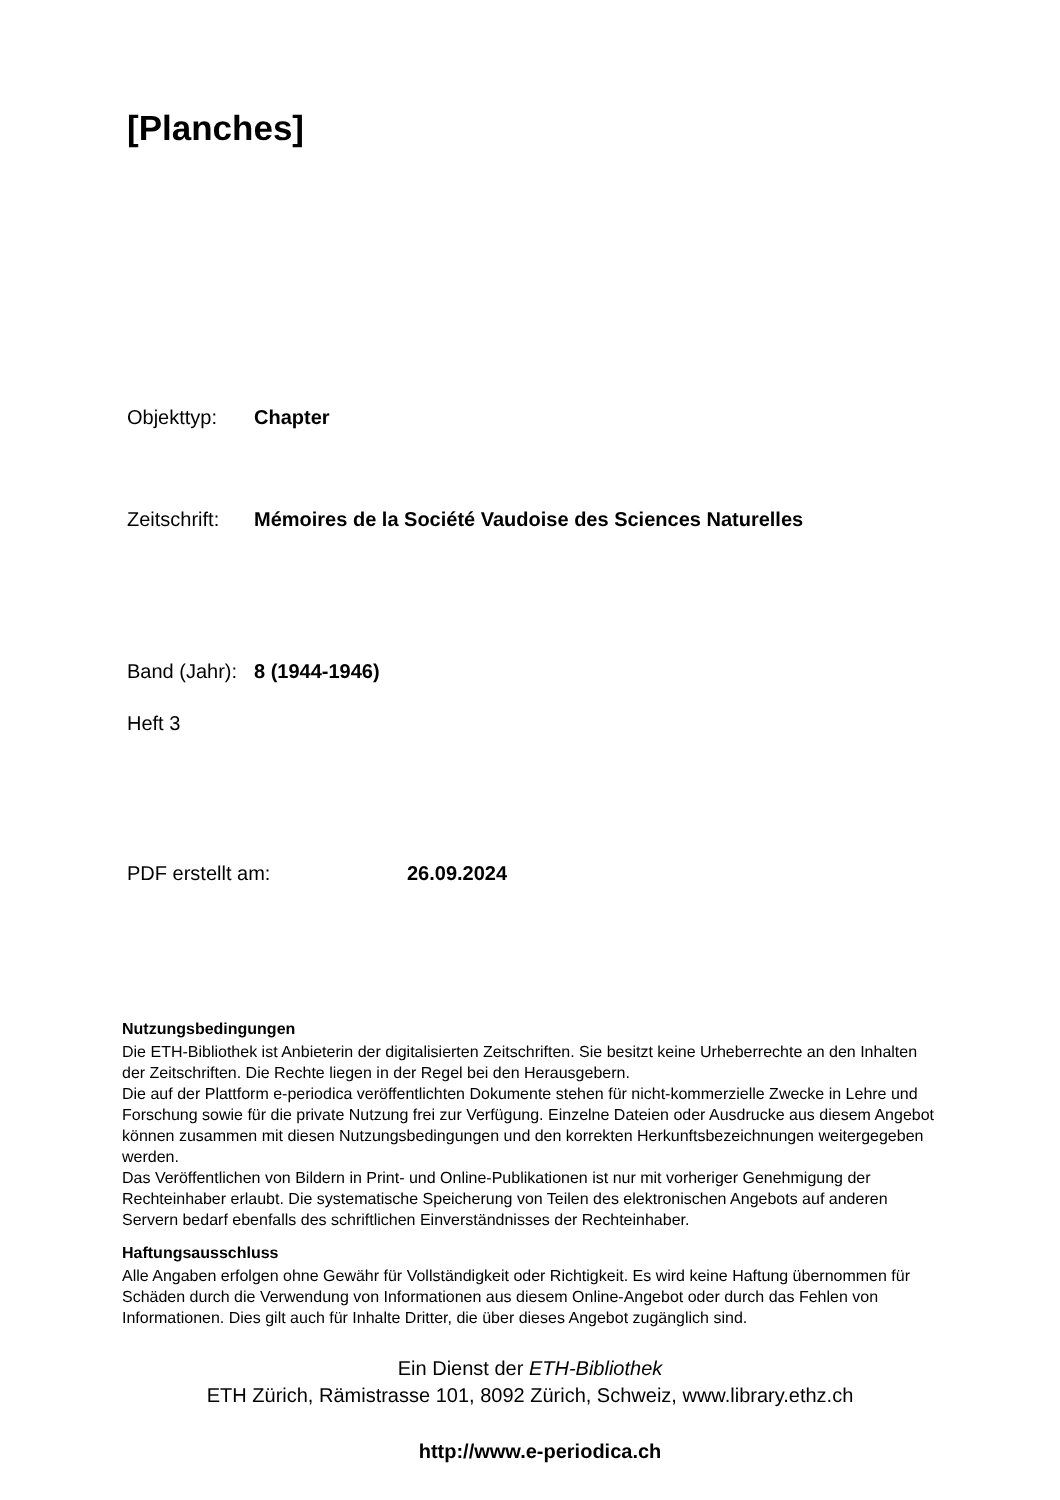[Planches]
Objekttyp: Chapter
Zeitschrift: Mémoires de la Société Vaudoise des Sciences Naturelles
Band (Jahr): 8 (1944-1946)
Heft 3
PDF erstellt am: 26.09.2024
Nutzungsbedingungen
Die ETH-Bibliothek ist Anbieterin der digitalisierten Zeitschriften. Sie besitzt keine Urheberrechte an den Inhalten der Zeitschriften. Die Rechte liegen in der Regel bei den Herausgebern.
Die auf der Plattform e-periodica veröffentlichten Dokumente stehen für nicht-kommerzielle Zwecke in Lehre und Forschung sowie für die private Nutzung frei zur Verfügung. Einzelne Dateien oder Ausdrucke aus diesem Angebot können zusammen mit diesen Nutzungsbedingungen und den korrekten Herkunftsbezeichnungen weitergegeben werden.
Das Veröffentlichen von Bildern in Print- und Online-Publikationen ist nur mit vorheriger Genehmigung der Rechteinhaber erlaubt. Die systematische Speicherung von Teilen des elektronischen Angebots auf anderen Servern bedarf ebenfalls des schriftlichen Einverständnisses der Rechteinhaber.
Haftungsausschluss
Alle Angaben erfolgen ohne Gewähr für Vollständigkeit oder Richtigkeit. Es wird keine Haftung übernommen für Schäden durch die Verwendung von Informationen aus diesem Online-Angebot oder durch das Fehlen von Informationen. Dies gilt auch für Inhalte Dritter, die über dieses Angebot zugänglich sind.
Ein Dienst der ETH-Bibliothek
ETH Zürich, Rämistrasse 101, 8092 Zürich, Schweiz, www.library.ethz.ch
http://www.e-periodica.ch